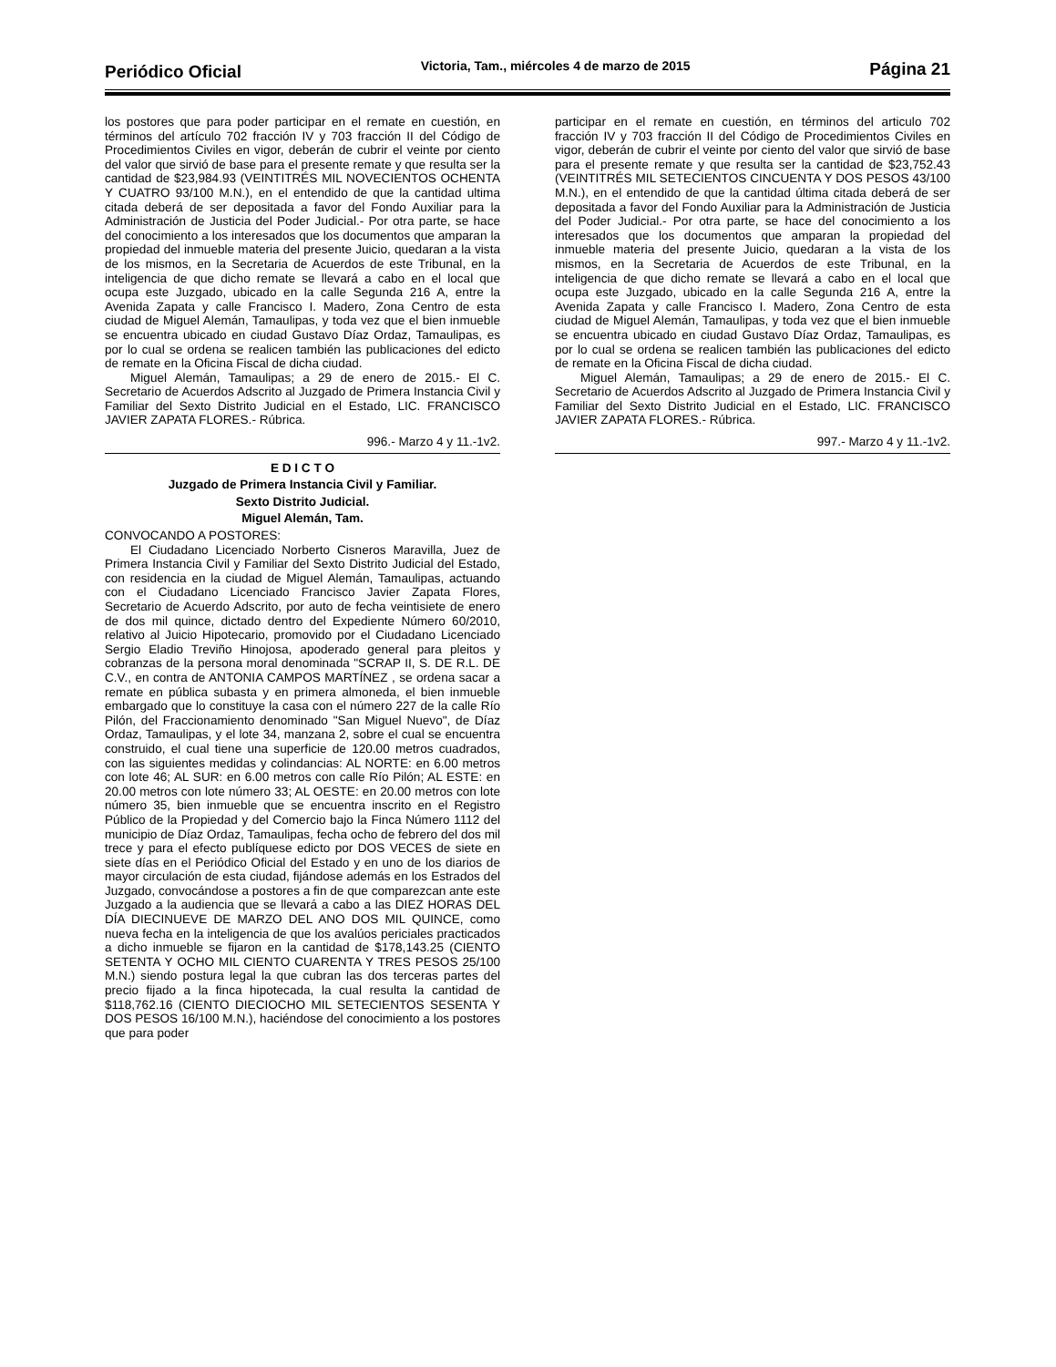Periódico Oficial Victoria, Tam., miércoles 4 de marzo de 2015 Página 21
los postores que para poder participar en el remate en cuestión, en términos del artículo 702 fracción IV y 703 fracción II del Código de Procedimientos Civiles en vigor, deberán de cubrir el veinte por ciento del valor que sirvió de base para el presente remate y que resulta ser la cantidad de $23,984.93 (VEINTITRÉS MIL NOVECIENTOS OCHENTA Y CUATRO 93/100 M.N.), en el entendido de que la cantidad ultima citada deberá de ser depositada a favor del Fondo Auxiliar para la Administración de Justicia del Poder Judicial.- Por otra parte, se hace del conocimiento a los interesados que los documentos que amparan la propiedad del inmueble materia del presente Juicio, quedaran a la vista de los mismos, en la Secretaria de Acuerdos de este Tribunal, en la inteligencia de que dicho remate se llevará a cabo en el local que ocupa este Juzgado, ubicado en la calle Segunda 216 A, entre la Avenida Zapata y calle Francisco I. Madero, Zona Centro de esta ciudad de Miguel Alemán, Tamaulipas, y toda vez que el bien inmueble se encuentra ubicado en ciudad Gustavo Díaz Ordaz, Tamaulipas, es por lo cual se ordena se realicen también las publicaciones del edicto de remate en la Oficina Fiscal de dicha ciudad.
Miguel Alemán, Tamaulipas; a 29 de enero de 2015.- El C. Secretario de Acuerdos Adscrito al Juzgado de Primera Instancia Civil y Familiar del Sexto Distrito Judicial en el Estado, LIC. FRANCISCO JAVIER ZAPATA FLORES.- Rúbrica.
996.- Marzo 4 y 11.-1v2.
E D I C T O
Juzgado de Primera Instancia Civil y Familiar.
Sexto Distrito Judicial.
Miguel Alemán, Tam.
CONVOCANDO A POSTORES:
El Ciudadano Licenciado Norberto Cisneros Maravilla, Juez de Primera Instancia Civil y Familiar del Sexto Distrito Judicial del Estado, con residencia en la ciudad de Miguel Alemán, Tamaulipas, actuando con el Ciudadano Licenciado Francisco Javier Zapata Flores, Secretario de Acuerdo Adscrito, por auto de fecha veintisiete de enero de dos mil quince, dictado dentro del Expediente Número 60/2010, relativo al Juicio Hipotecario, promovido por el Ciudadano Licenciado Sergio Eladio Treviño Hinojosa, apoderado general para pleitos y cobranzas de la persona moral denominada "SCRAP II, S. DE R.L. DE C.V., en contra de ANTONIA CAMPOS MARTÍNEZ , se ordena sacar a remate en pública subasta y en primera almoneda, el bien inmueble embargado que lo constituye la casa con el número 227 de la calle Río Pilón, del Fraccionamiento denominado "San Miguel Nuevo", de Díaz Ordaz, Tamaulipas, y el lote 34, manzana 2, sobre el cual se encuentra construido, el cual tiene una superficie de 120.00 metros cuadrados, con las siguientes medidas y colindancias: AL NORTE: en 6.00 metros con lote 46; AL SUR: en 6.00 metros con calle Río Pilón; AL ESTE: en 20.00 metros con lote número 33; AL OESTE: en 20.00 metros con lote número 35, bien inmueble que se encuentra inscrito en el Registro Público de la Propiedad y del Comercio bajo la Finca Número 1112 del municipio de Díaz Ordaz, Tamaulipas, fecha ocho de febrero del dos mil trece y para el efecto publíquese edicto por DOS VECES de siete en siete días en el Periódico Oficial del Estado y en uno de los diarios de mayor circulación de esta ciudad, fijándose además en los Estrados del Juzgado, convocándose a postores a fin de que comparezcan ante este Juzgado a la audiencia que se llevará a cabo a las DIEZ HORAS DEL DÍA DIECINUEVE DE MARZO DEL ANO DOS MIL QUINCE, como nueva fecha en la inteligencia de que los avalúos periciales practicados a dicho inmueble se fijaron en la cantidad de $178,143.25 (CIENTO SETENTA Y OCHO MIL CIENTO CUARENTA Y TRES PESOS 25/100 M.N.) siendo postura legal la que cubran las dos terceras partes del precio fijado a la finca hipotecada, la cual resulta la cantidad de $118,762.16 (CIENTO DIECIOCHO MIL SETECIENTOS SESENTA Y DOS PESOS 16/100 M.N.), haciéndose del conocimiento a los postores que para poder
participar en el remate en cuestión, en términos del articulo 702 fracción IV y 703 fracción II del Código de Procedimientos Civiles en vigor, deberán de cubrir el veinte por ciento del valor que sirvió de base para el presente remate y que resulta ser la cantidad de $23,752.43 (VEINTITRÉS MIL SETECIENTOS CINCUENTA Y DOS PESOS 43/100 M.N.), en el entendido de que la cantidad última citada deberá de ser depositada a favor del Fondo Auxiliar para la Administración de Justicia del Poder Judicial.- Por otra parte, se hace del conocimiento a los interesados que los documentos que amparan la propiedad del inmueble materia del presente Juicio, quedaran a la vista de los mismos, en la Secretaria de Acuerdos de este Tribunal, en la inteligencia de que dicho remate se llevará a cabo en el local que ocupa este Juzgado, ubicado en la calle Segunda 216 A, entre la Avenida Zapata y calle Francisco I. Madero, Zona Centro de esta ciudad de Miguel Alemán, Tamaulipas, y toda vez que el bien inmueble se encuentra ubicado en ciudad Gustavo Díaz Ordaz, Tamaulipas, es por lo cual se ordena se realicen también las publicaciones del edicto de remate en la Oficina Fiscal de dicha ciudad.
Miguel Alemán, Tamaulipas; a 29 de enero de 2015.- El C. Secretario de Acuerdos Adscrito al Juzgado de Primera Instancia Civil y Familiar del Sexto Distrito Judicial en el Estado, LIC. FRANCISCO JAVIER ZAPATA FLORES.- Rúbrica.
997.- Marzo 4 y 11.-1v2.